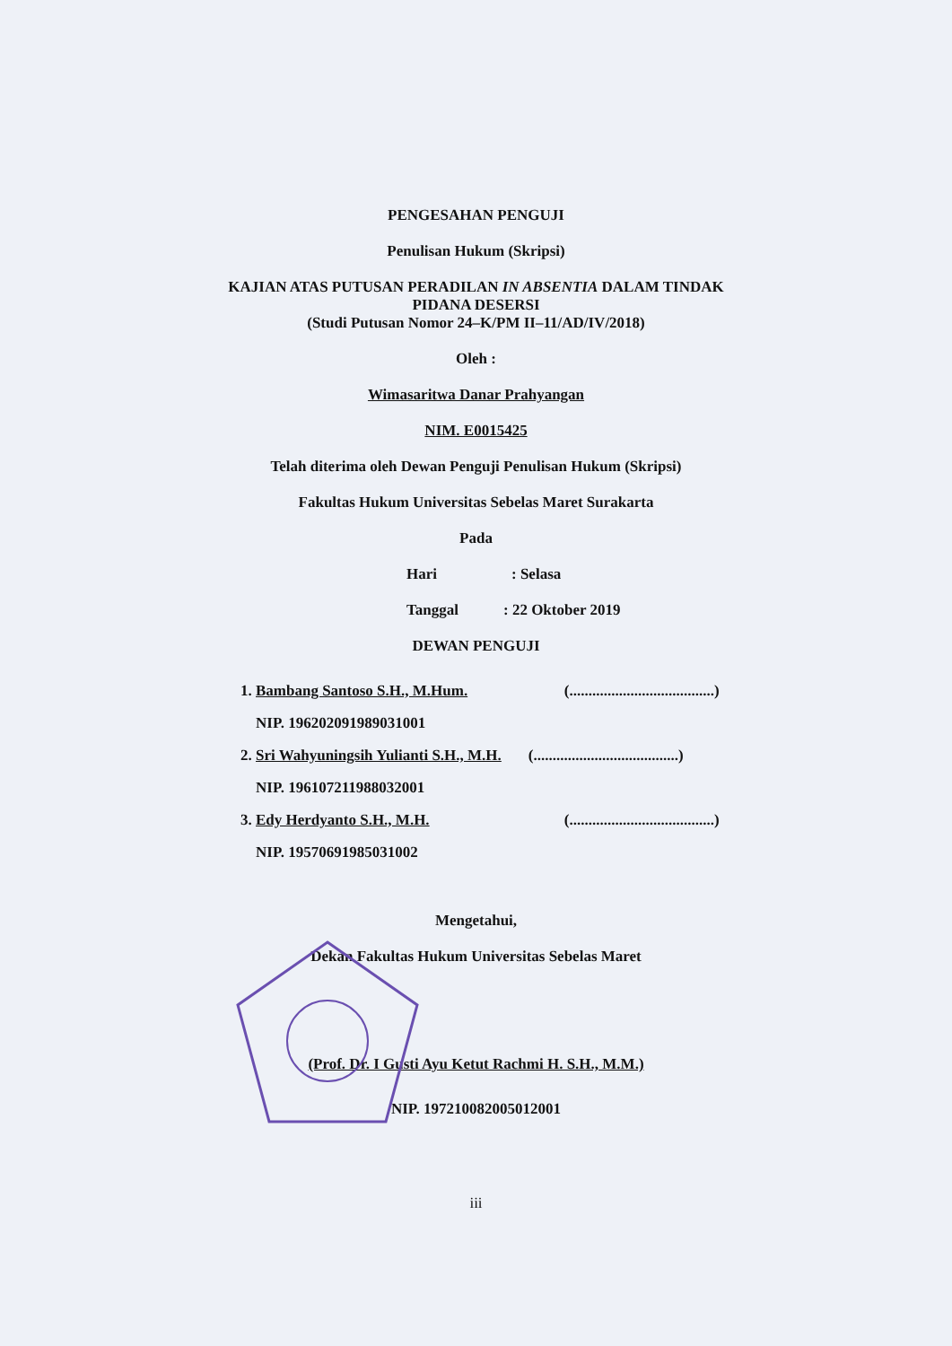PENGESAHAN PENGUJI
Penulisan Hukum (Skripsi)
KAJIAN ATAS PUTUSAN PERADILAN IN ABSENTIA DALAM TINDAK
PIDANA DESERSI
(Studi Putusan Nomor 24–K/PM II–11/AD/IV/2018)
Oleh :
Wimasaritwa Danar Prahyangan
NIM. E0015425
Telah diterima oleh Dewan Penguji Penulisan Hukum (Skripsi)
Fakultas Hukum Universitas Sebelas Maret Surakarta
Pada
Hari : Selasa
Tanggal : 22 Oktober 2019
DEWAN PENGUJI
| 1. Bambang Santoso S.H., M.Hum. | (......................................) |
| NIP. 196202091989031001 | |
| 2. Sri Wahyuningsih Yulianti S.H., M.H. | (......................................) |
| NIP. 196107211988032001 | |
| 3. Edy Herdyanto S.H., M.H. | (......................................) |
| NIP. 19570691985031002 | |
Mengetahui,
Dekan Fakultas Hukum Universitas Sebelas Maret
(Prof. Dr. I Gusti Ayu Ketut Rachmi H. S.H., M.M.)
NIP. 197210082005012001
iii